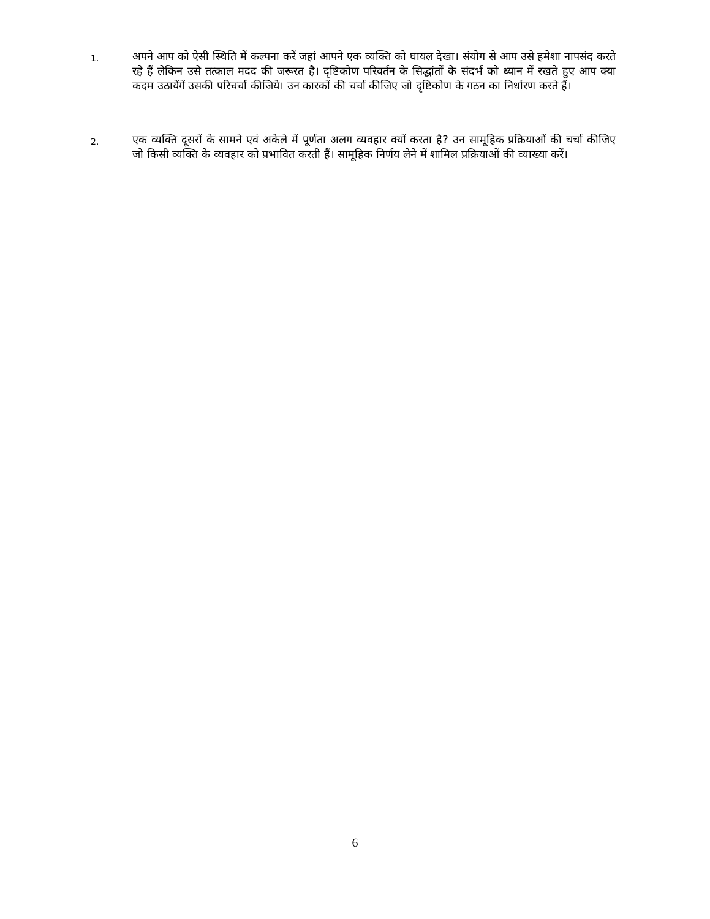1.
अपने आप को ऐसी स्थिति में कल्पना करें जहां आपने एक व्यक्ति को घायल देखा। संयोग से आप उसे हमेशा नापसंद करते रहे हैं लेकिन उसे तत्काल मदद की जरूरत है। दृष्टिकोण परिवर्तन के सिद्धांतों के संदर्भ को ध्यान में रखते हुए आप क्या कदम उठायेंगें उसकी परिचर्चा कीजिये। उन कारकों की चर्चा कीजिए जो दृष्टिकोण के गठन का निर्धारण करते हैं।
2.
एक व्यक्ति दूसरों के सामने एवं अकेले में पूर्णता अलग व्यवहार क्यों करता है? उन सामूहिक प्रक्रियाओं की चर्चा कीजिए जो किसी व्यक्ति के व्यवहार को प्रभावित करती हैं। सामूहिक निर्णय लेने में शामिल प्रक्रियाओं की व्याख्या करें।
6